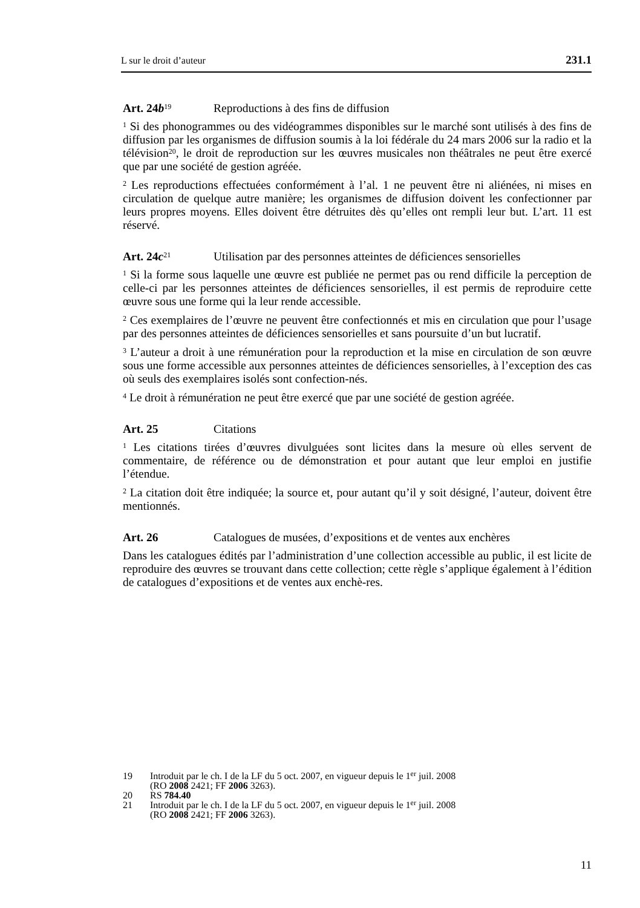L sur le droit d’auteur 231.1
Art. 24b<sup>19</sup> Reproductions à des fins de diffusion
<sup>1</sup> Si des phonogrammes ou des vidéogrammes disponibles sur le marché sont utilisés à des fins de diffusion par les organismes de diffusion soumis à la loi fédérale du 24 mars 2006 sur la radio et la télévision<sup>20</sup>, le droit de reproduction sur les œuvres musicales non théâtrales ne peut être exercé que par une société de gestion agréée.
<sup>2</sup> Les reproductions effectuées conformément à l’al. 1 ne peuvent être ni aliénées, ni mises en circulation de quelque autre manière; les organismes de diffusion doivent les confectionner par leurs propres moyens. Elles doivent être détruites dès qu’elles ont rempli leur but. L’art. 11 est réservé.
Art. 24c<sup>21</sup> Utilisation par des personnes atteintes de déficiences sensorielles
<sup>1</sup> Si la forme sous laquelle une œuvre est publiée ne permet pas ou rend difficile la perception de celle-ci par les personnes atteintes de déficiences sensorielles, il est permis de reproduire cette œuvre sous une forme qui la leur rende accessible.
<sup>2</sup> Ces exemplaires de l’œuvre ne peuvent être confectionnés et mis en circulation que pour l’usage par des personnes atteintes de déficiences sensorielles et sans poursuite d’un but lucratif.
<sup>3</sup> L’auteur a droit à une rémunération pour la reproduction et la mise en circulation de son œuvre sous une forme accessible aux personnes atteintes de déficiences sensorielles, à l’exception des cas où seuls des exemplaires isolés sont confection-nés.
<sup>4</sup> Le droit à rémunération ne peut être exercé que par une société de gestion agréée.
Art. 25 Citations
<sup>1</sup> Les citations tirées d’œuvres divulguées sont licites dans la mesure où elles servent de commentaire, de référence ou de démonstration et pour autant que leur emploi en justifie l’étendue.
<sup>2</sup> La citation doit être indiquée; la source et, pour autant qu’il y soit désigné, l’auteur, doivent être mentionnés.
Art. 26 Catalogues de musées, d’expositions et de ventes aux enchères
Dans les catalogues édités par l’administration d’une collection accessible au public, il est licite de reproduire des œuvres se trouvant dans cette collection; cette règle s’applique également à l’édition de catalogues d’expositions et de ventes aux enchè-res.
19 Introduit par le ch. I de la LF du 5 oct. 2007, en vigueur depuis le 1<sup>er</sup> juil. 2008
(RO 2008 2421; FF 2006 3263).
20 RS 784.40
21 Introduit par le ch. I de la LF du 5 oct. 2007, en vigueur depuis le 1<sup>er</sup> juil. 2008
(RO 2008 2421; FF 2006 3263).
11